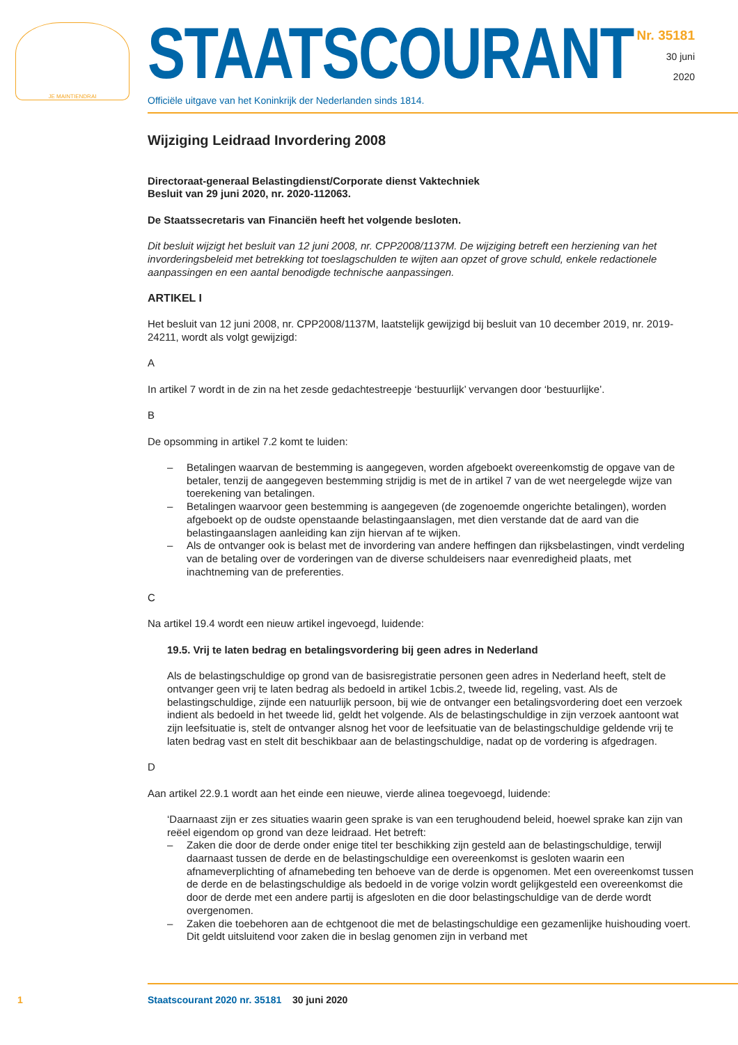JE MAINTIENDRAI
STAATSCOURANT
Officiële uitgave van het Koninkrijk der Nederlanden sinds 1814.
Nr. 35181
30 juni
2020
Wijziging Leidraad Invordering 2008
Directoraat-generaal Belastingdienst/Corporate dienst Vaktechniek
Besluit van 29 juni 2020, nr. 2020-112063.
De Staatssecretaris van Financiën heeft het volgende besloten.
Dit besluit wijzigt het besluit van 12 juni 2008, nr. CPP2008/1137M. De wijziging betreft een herziening van het invorderingsbeleid met betrekking tot toeslagschulden te wijten aan opzet of grove schuld, enkele redactionele aanpassingen en een aantal benodigde technische aanpassingen.
ARTIKEL I
Het besluit van 12 juni 2008, nr. CPP2008/1137M, laatstelijk gewijzigd bij besluit van 10 december 2019, nr. 2019-24211, wordt als volgt gewijzigd:
A
In artikel 7 wordt in de zin na het zesde gedachtestreepje ‘bestuurlijk’ vervangen door ‘bestuurlijke’.
B
De opsomming in artikel 7.2 komt te luiden:
– Betalingen waarvan de bestemming is aangegeven, worden afgeboekt overeenkomstig de opgave van de betaler, tenzij de aangegeven bestemming strijdig is met de in artikel 7 van de wet neergelegde wijze van toerekening van betalingen.
– Betalingen waarvoor geen bestemming is aangegeven (de zogenoemde ongerichte betalingen), worden afgeboekt op de oudste openstaande belastingaanslagen, met dien verstande dat de aard van die belastingaanslagen aanleiding kan zijn hiervan af te wijken.
– Als de ontvanger ook is belast met de invordering van andere heffingen dan rijksbelastingen, vindt verdeling van de betaling over de vorderingen van de diverse schuldeisers naar evenredigheid plaats, met inachtneming van de preferenties.
C
Na artikel 19.4 wordt een nieuw artikel ingevoegd, luidende:
19.5. Vrij te laten bedrag en betalingsvordering bij geen adres in Nederland
Als de belastingschuldige op grond van de basisregistratie personen geen adres in Nederland heeft, stelt de ontvanger geen vrij te laten bedrag als bedoeld in artikel 1cbis.2, tweede lid, regeling, vast. Als de belastingschuldige, zijnde een natuurlijk persoon, bij wie de ontvanger een betalingsvordering doet een verzoek indient als bedoeld in het tweede lid, geldt het volgende. Als de belastingschuldige in zijn verzoek aantoont wat zijn leefsituatie is, stelt de ontvanger alsnog het voor de leefsituatie van de belastingschuldige geldende vrij te laten bedrag vast en stelt dit beschikbaar aan de belastingschuldige, nadat op de vordering is afgedragen.
D
Aan artikel 22.9.1 wordt aan het einde een nieuwe, vierde alinea toegevoegd, luidende:
‘Daarnaast zijn er zes situaties waarin geen sprake is van een terughoudend beleid, hoewel sprake kan zijn van reëel eigendom op grond van deze leidraad. Het betreft:
– Zaken die door de derde onder enige titel ter beschikking zijn gesteld aan de belastingschuldige, terwijl daarnaast tussen de derde en de belastingschuldige een overeenkomst is gesloten waarin een afnameverplichting of afnamebeding ten behoeve van de derde is opgenomen. Met een overeenkomst tussen de derde en de belastingschuldige als bedoeld in de vorige volzin wordt gelijkgesteld een overeenkomst die door de derde met een andere partij is afgesloten en die door belastingschuldige van de derde wordt overgenomen.
– Zaken die toebehoren aan de echtgenoot die met de belastingschuldige een gezamenlijke huishouding voert. Dit geldt uitsluitend voor zaken die in beslag genomen zijn in verband met
1 Staatscourant 2020 nr. 35181 30 juni 2020